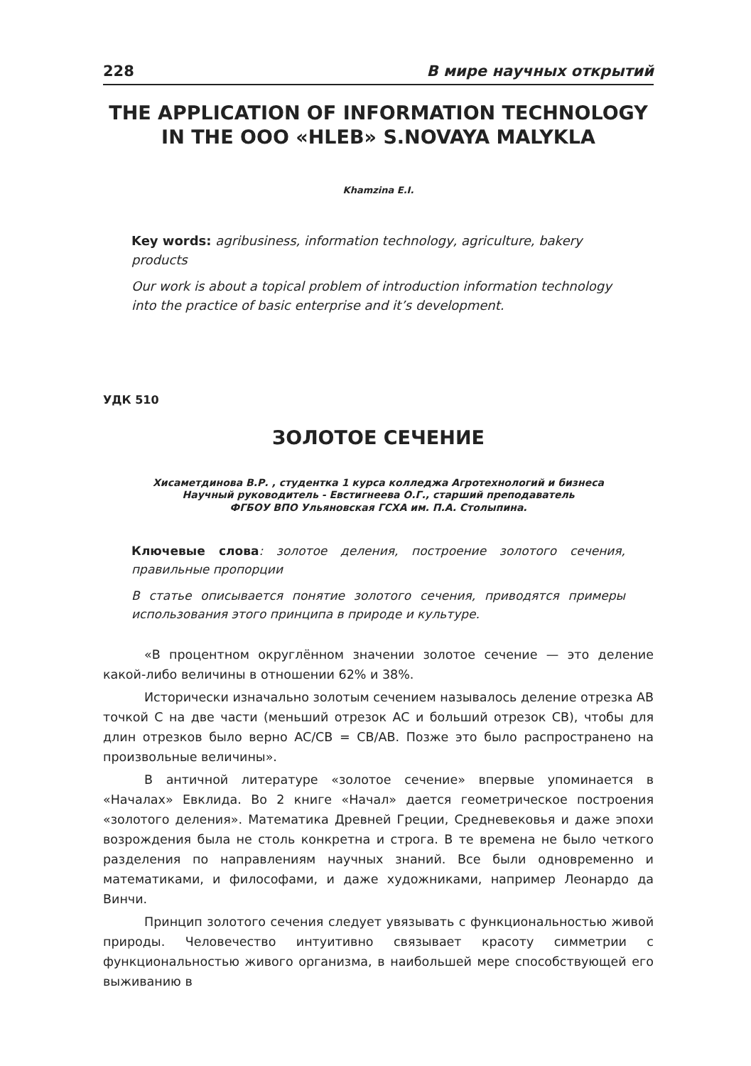228 В мире научных открытий
THE APPLICATION OF INFORMATION TECHNOLOGY
IN THE OOO «HLEB» S.NOVAYA MALYKLA
Khamzina E.I.
Key words: agribusiness, information technology, agriculture, bakery products
Our work is about a topical problem of introduction information technology into the practice of basic enterprise and it’s development.
УДК 510
ЗОЛОТОЕ СЕЧЕНИЕ
Хисаметдинова В.Р. , студентка 1 курса колледжа Агротехнологий и бизнеса
Научный руководитель - Евстигнеева О.Г., старший преподаватель
ФГБОУ ВПО Ульяновская ГСХА им. П.А. Столыпина.
Ключевые слова: золотое деления, построение золотого сечения, правильные пропорции
В статье описывается понятие золотого сечения, приводятся примеры использования этого принципа в природе и культуре.
«В процентном округлённом значении золотое сечение — это деление какой-либо величины в отношении 62% и 38%.
Исторически изначально золотым сечением называлось деление отрезка AB точкой C на две части (меньший отрезок AC и больший отрезок CB), чтобы для длин отрезков было верно AC/CB = CB/AB. Позже это было распространено на произвольные величины».
В античной литературе «золотое сечение» впервые упоминается в «Началах» Евклида. Во 2 книге «Начал» дается геометрическое построения «золотого деления». Математика Древней Греции, Средневековья и даже эпохи возрождения была не столь конкретна и строга. В те времена не было четкого разделения по направлениям научных знаний. Все были одновременно и математиками, и философами, и даже художниками, например Леонардо да Винчи.
Принцип золотого сечения следует увязывать с функциональностью живой природы. Человечество интуитивно связывает красоту симметрии с функциональностью живого организма, в наибольшей мере способствующей его выживанию в